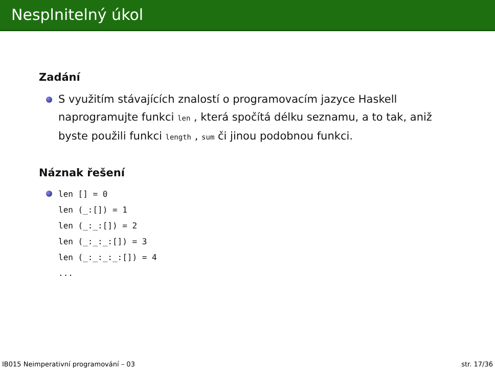Nesplnitelný úkol
Zadání
S využitím stávajících znalostí o programovacím jazyce Haskell naprogramujte funkci len , která spočítá délku seznamu, a to tak, aniž byste použili funkci length , sum či jinou podobnou funkci.
Náznak řešení
len [] = 0
len (_:[]) = 1
len (_:_:[]) = 2
len (_:_:_:[]) = 3
len (_:_:_:_:[]) = 4
...
IB015 Neimperativní programování – 03 str. 17/36